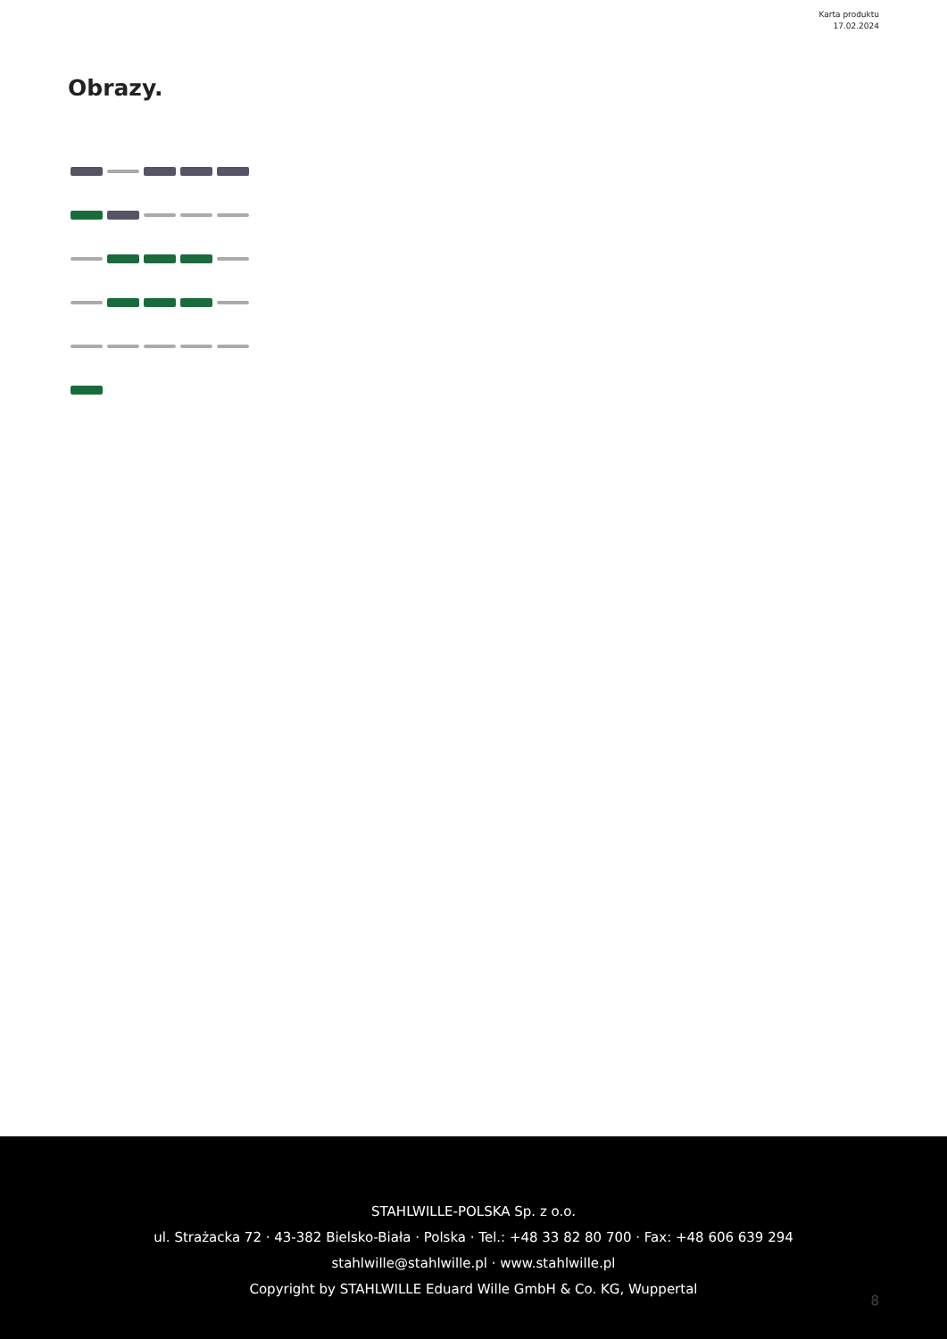Karta produktu
17.02.2024
Obrazy.
STAHLWILLE-POLSKA Sp. z o.o.
ul. Strażacka 72 · 43-382 Bielsko-Biała · Polska · Tel.: +48 33 82 80 700 · Fax: +48 606 639 294
stahlwille@stahlwille.pl · www.stahlwille.pl
Copyright by STAHLWILLE Eduard Wille GmbH & Co. KG, Wuppertal
8